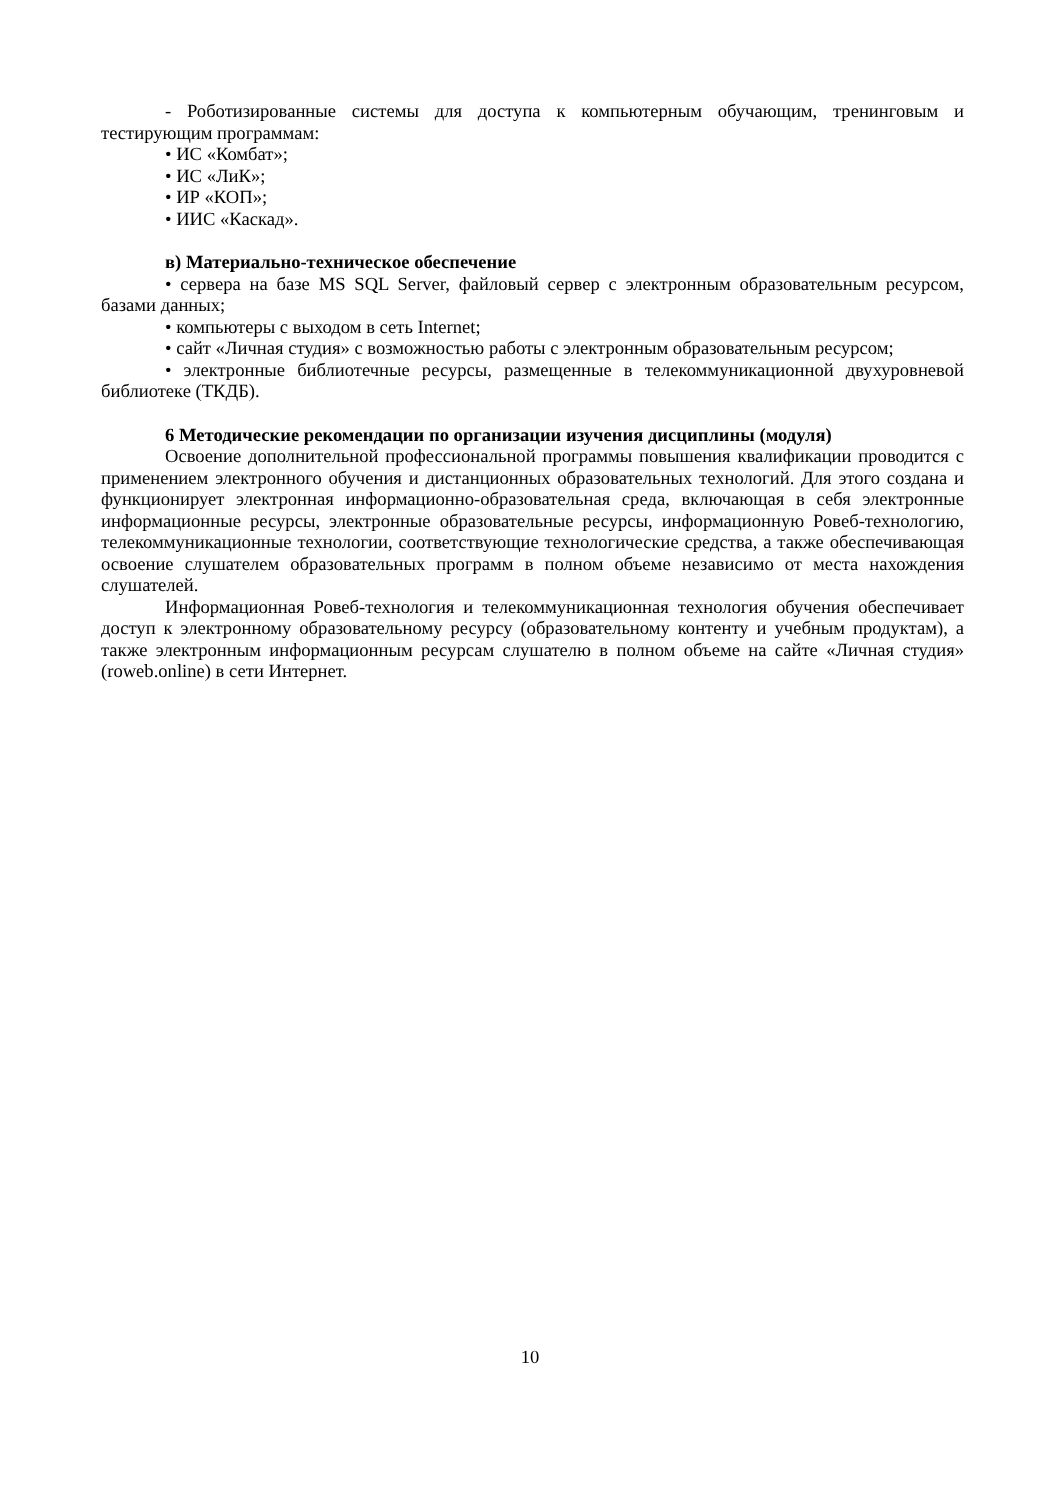- Роботизированные системы для доступа к компьютерным обучающим, тренинговым и тестирующим программам:
• ИС «Комбат»;
• ИС «ЛиК»;
• ИР «КОП»;
• ИИС «Каскад».
в) Материально-техническое обеспечение
• сервера на базе MS SQL Server, файловый сервер с электронным образовательным ресурсом, базами данных;
• компьютеры с выходом в сеть Internet;
• сайт «Личная студия» с возможностью работы с электронным образовательным ресурсом;
• электронные библиотечные ресурсы, размещенные в телекоммуникационной двухуровневой библиотеке (ТКДБ).
6 Методические рекомендации по организации изучения дисциплины (модуля)
Освоение дополнительной профессиональной программы повышения квалификации проводится с применением электронного обучения и дистанционных образовательных технологий. Для этого создана и функционирует электронная информационно-образовательная среда, включающая в себя электронные информационные ресурсы, электронные образовательные ресурсы, информационную Ровеб-технологию, телекоммуникационные технологии, соответствующие технологические средства, а также обеспечивающая освоение слушателем образовательных программ в полном объеме независимо от места нахождения слушателей.
Информационная Ровеб-технология и телекоммуникационная технология обучения обеспечивает доступ к электронному образовательному ресурсу (образовательному контенту и учебным продуктам), а также электронным информационным ресурсам слушателю в полном объеме на сайте «Личная студия» (roweb.online) в сети Интернет.
10